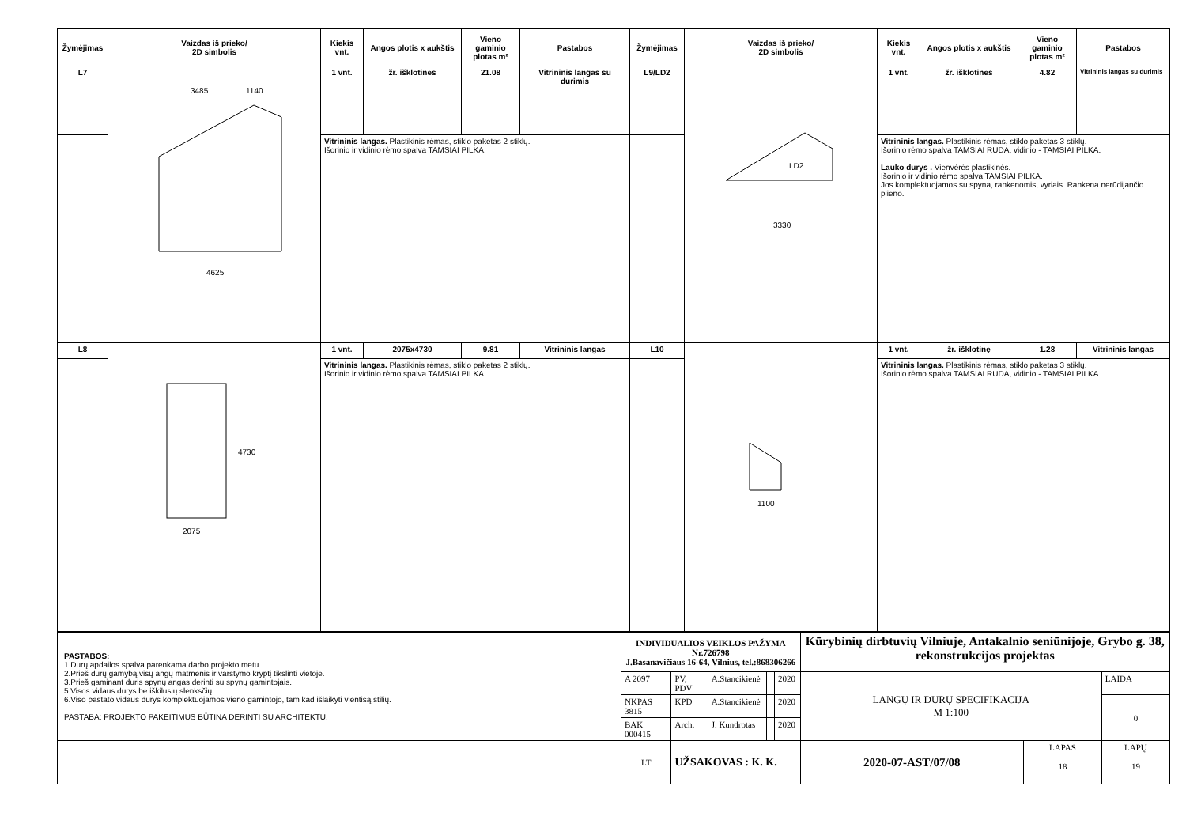| Žymėjimas | Vaizdas iš prieko/ 2D simbolis | Kiekis vnt. | Angos plotis x aukštis | Vieno gaminio plotas m² | Pastabos | Žymėjimas | Vaizdas iš prieko/ 2D simbolis | Kiekis vnt. | Angos plotis x aukštis | Vieno gaminio plotas m² | Pastabos |
| --- | --- | --- | --- | --- | --- | --- | --- | --- | --- | --- | --- |
| L7 | 3485 1140 4625 | 1 vnt. | žr. išklotines | 21.08 | Vitrininis langas su durimis | L9/LD2 | LD2 3330 | 1 vnt. | žr. išklotines | 4.82 | Vitrininis langas su durimis |
| | | Vitrininis langas. Plastikinis rėmas, stiklo paketas 2 stiklų. Išorinio ir vidinio rėmo spalva TAMSIAI PILKA. | | | | | | Vitrininis langas. Plastikinis rėmas, stiklo paketas 3 stiklų. Išorinio rėmo spalva TAMSIAI RUDA, vidinio - TAMSIAI PILKA. Lauko durys . Vienvėrės plastikinės. Išorinio ir vidinio rėmo spalva TAMSIAI PILKA. Jos komplektuojamos su spyna, rankenomis, vyriais. Rankena nerūdijančio plieno. | | | |
| L8 | 2075 4730 | 1 vnt. | 2075x4730 | 9.81 | Vitrininis langas | L10 | 1100 | 1 vnt. | žr. išklotinę | 1.28 | Vitrininis langas |
| | | Vitrininis langas. Plastikinis rėmas, stiklo paketas 2 stiklų. Išorinio ir vidinio rėmo spalva TAMSIAI PILKA. | | | | | | Vitrininis langas. Plastikinis rėmas, stiklo paketas 3 stiklų. Išorinio rėmo spalva TAMSIAI RUDA, vidinio - TAMSIAI PILKA. | | | |
| PASTABOS: 1.Durų apdailos spalva parenkama darbo projekto metu . 2.Prieš durų gamybą visų angų matmenis ir varstymo kryptį tikslinti vietoje. 3.Prieš gaminant duris spynų angas derinti su spynų gamintojais. 5.Visos vidaus durys be iškilusių slenksčių. 6.Viso pastato vidaus durys komplektuojamos vieno gamintojo, tam kad išlaikyti vientisą stilių. PASTABA: PROJEKTO PAKEITIMUS BŪTINA DERINTI SU ARCHITEKTU. | INDIVIDUALIOS VEIKLOS PAŽYMA Nr.726798 J.Basanavičiaus 16-64, Vilnius, tel.:868306266 | | | | | Kūrybinių dirbtuvių Vilniuje, Antakalnio seniūnijoje, Grybo g. 38, rekonstrukcijos projektas | | |
| | A 2097 | PV, PDV | A.Stancikienė | | 2020 | LANGŲ IR DURŲ SPECIFIKACIJA M 1:100 | | LAIDA |
| | NKPAS 3815 | KPD | A.Stancikienė | | 2020 | | | 0 |
| | BAK 000415 | Arch. | J. Kundrotas | | 2020 | | | |
| | LT | UŽSAKOVAS : K. K. | | | | 2020-07-AST/07/08 | LAPAS 18 | LAPŲ 19 |